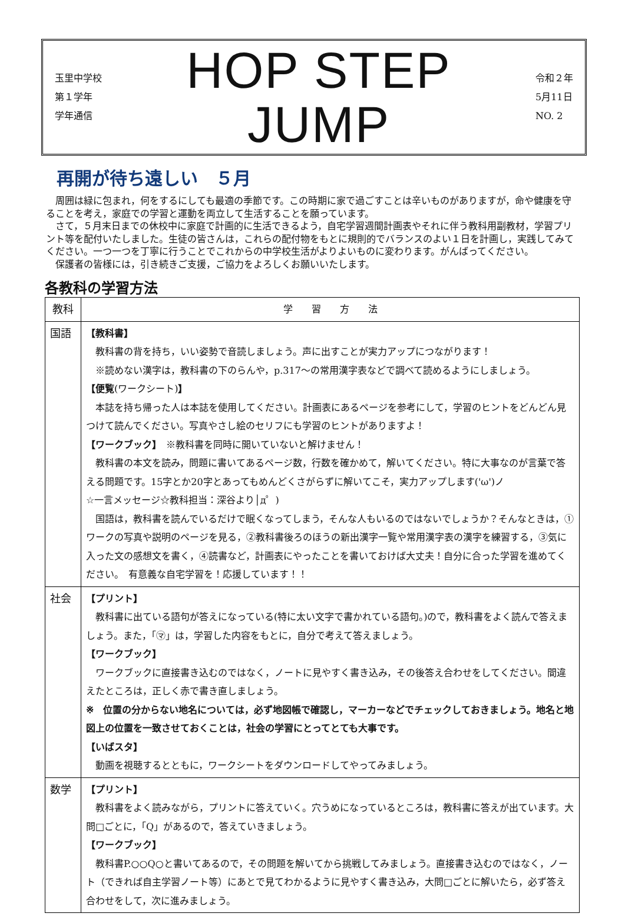玉里中学校
第１学年
学年通信
HOP STEP JUMP
令和２年
5月11日
NO. 2
再開が待ち遠しい　５月
　周囲は緑に包まれ，何をするにしても最適の季節です。この時期に家で過ごすことは辛いものがありますが，命や健康を守ることを考え，家庭での学習と運動を両立して生活することを願っています。
　さて，５月末日までの休校中に家庭で計画的に生活できるよう，自宅学習週間計画表やそれに伴う教科用副教材，学習プリント等を配付いたしました。生徒の皆さんは，これらの配付物をもとに規則的でバランスのよい１日を計画し，実践してみてください。一つ一つを丁寧に行うことでこれからの中学校生活がよりよいものに変わります。がんばってください。
　保護者の皆様には，引き続きご支援，ご協力をよろしくお願いいたします。
各教科の学習方法
| 教科 | 学 習 方 法 |
| --- | --- |
| 国語 | 【教科書】 教科書の背を持ち，いい姿勢で音読しましょう。声に出すことが実力アップにつながります！ ※読めない漢字は，教科書の下のらんや，p.317～の常用漢字表などで調べて読めるようにしましょう。 【便覧 (ワークシート) 】 本誌を持ち帰った人は本誌を使用してください。計画表にあるページを参考にして，学習のヒントをどんどん見つけて読んでください。写真やさし絵のセリフにも学習のヒントがありますよ！ 【ワークブック】 ※教科書を同時に開いていないと解けません！ 教科書の本文を読み，問題に書いてあるページ数，行数を確かめて，解いてください。特に大事なのが言葉で答える問題です。15字とか20字とあってもめんどくさがらずに解いてこそ，実力アップします('ω')ノ ☆一言メッセージ☆教科担当：深谷より│д゜) 国語は，教科書を読んでいるだけで眠くなってしまう，そんな人もいるのではないでしょうか？そんなときは，①ワークの写真や説明のページを見る，②教科書後ろのほうの新出漢字一覧や常用漢字表の漢字を練習する，③気に入った文の感想文を書く，④読書など，計画表にやったことを書いておけば大丈夫！自分に合った学習を進めてください。 有意義な自宅学習を！応援しています！！ |
| 社会 | 【プリント】 教科書に出ている語句が答えになっている(特に太い文字で書かれている語句。)ので，教科書をよく読んで答えましょう。また，「㋮」は，学習した内容をもとに，自分で考えて答えましょう。 【ワークブック】 ワークブックに直接書き込むのではなく，ノートに見やすく書き込み，その後答え合わせをしてください。間違えたところは，正しく赤で書き直しましょう。 ※ 位置の分からない地名については，必ず地図帳で確認し，マーカーなどでチェックしておきましょう。地名と地図上の位置を一致させておくことは，社会の学習にとってとても大事です。 【いばスタ】 動画を視聴するとともに，ワークシートをダウンロードしてやってみましょう。 |
| 数学 | 【プリント】 教科書をよく読みながら，プリントに答えていく。穴うめになっているところは，教科書に答えが出ています。大問□ごとに，「Q」があるので，答えていきましょう。 【ワークブック】 教科書P.○○Q○と書いてあるので，その問題を解いてから挑戦してみましょう。直接書き込むのではなく，ノート（できれば自主学習ノート等）にあとで見てわかるように見やすく書き込み，大問□ごとに解いたら，必ず答え合わせをして，次に進みましょう。 |